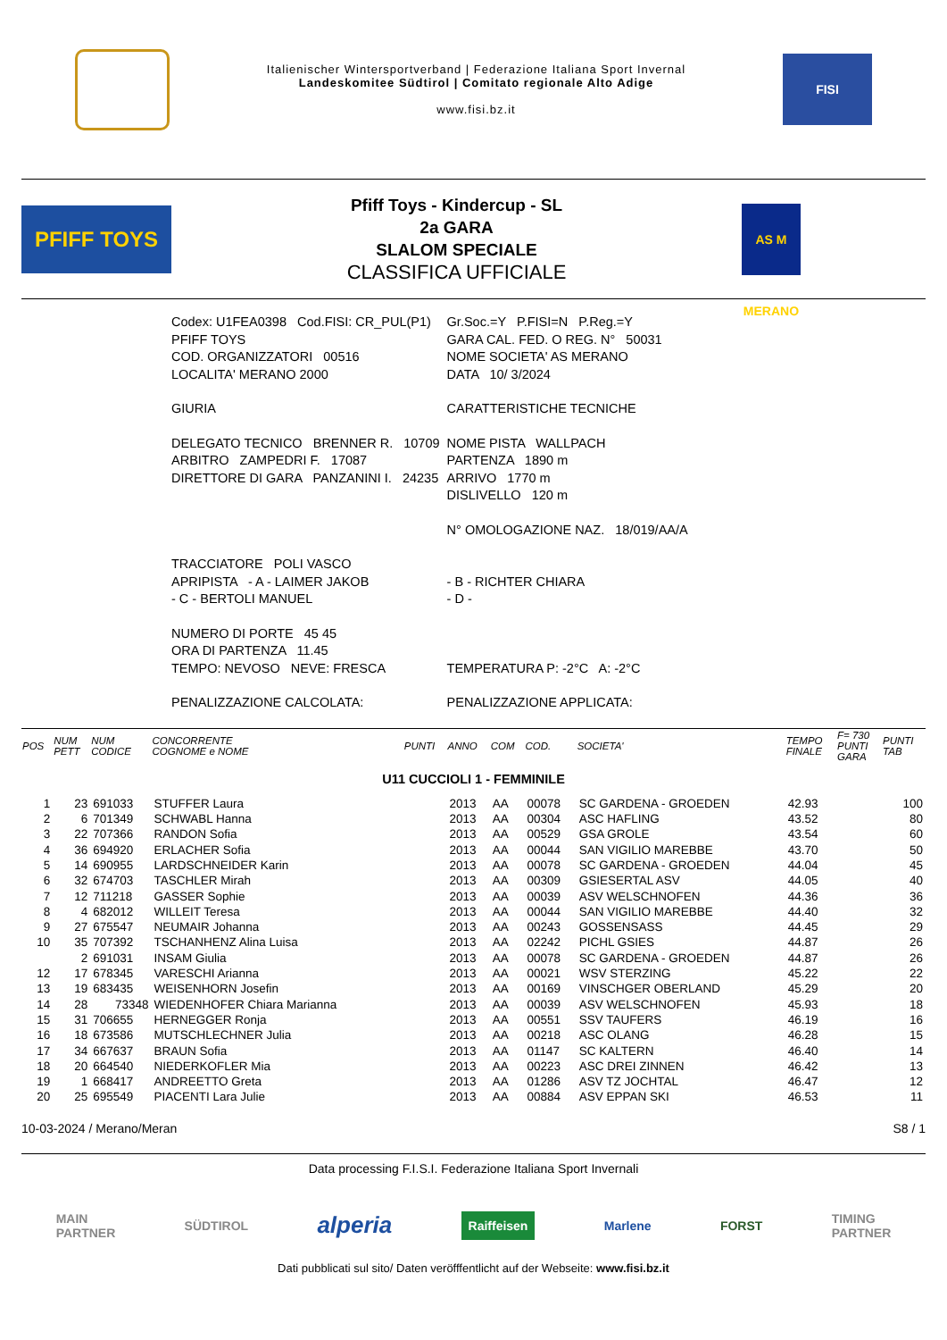Italienischer Wintersportverband | Federazione Italiana Sport Invernal
Landeskomitee Südtirol | Comitato regionale Alto Adige
www.fisi.bz.it
FISI
PFIFF TOYS
Pfiff Toys - Kindercup - SL
2a GARA
SLALOM SPECIALE
CLASSIFICA UFFICIALE
AS M MERANO
| Codex: U1FEA0398 Cod.FISI: CR_PUL(P1) | Gr.Soc.=Y P.FISI=N P.Reg.=Y |
| PFIFF TOYS | GARA CAL. FED. O REG. N° 50031 |
| COD. ORGANIZZATORI 00516 | NOME SOCIETA' AS MERANO |
| LOCALITA' MERANO 2000 | DATA 10/ 3/2024 |
| GIURIA | CARATTERISTICHE TECNICHE |
| DELEGATO TECNICO BRENNER R. 10709 | NOME PISTA WALLPACH |
| ARBITRO ZAMPEDRI F. 17087 | PARTENZA 1890 m |
| DIRETTORE DI GARA PANZANINI I. 24235 | ARRIVO 1770 m |
| | DISLIVELLO 120 m |
| | N° OMOLOGAZIONE NAZ. 18/019/AA/A |
| TRACCIATORE POLI VASCO | |
| APRIPISTA - A - LAIMER JAKOB | - B - RICHTER CHIARA |
| - C - BERTOLI MANUEL | - D - |
| NUMERO DI PORTE 45 45 | |
| ORA DI PARTENZA 11.45 | |
| TEMPO: NEVOSO NEVE: FRESCA | TEMPERATURA P: -2°C A: -2°C |
| PENALIZZAZIONE CALCOLATA: | PENALIZZAZIONE APPLICATA: |
| POS | NUM PETT | NUM CODICE | CONCORRENTE COGNOME e NOME | PUNTI | ANNO | COM | COD. | SOCIETA' | TEMPO FINALE | F= 730 PUNTI GARA | PUNTI TAB |
| --- | --- | --- | --- | --- | --- | --- | --- | --- | --- | --- | --- |
| U11 CUCCIOLI 1 - FEMMINILE | | | | | | | | | | | |
| 1 | 23 | 691033 | STUFFER Laura | | 2013 | AA | 00078 | SC GARDENA - GROEDEN | 42.93 | | 100 |
| 2 | 6 | 701349 | SCHWABL Hanna | | 2013 | AA | 00304 | ASC HAFLING | 43.52 | | 80 |
| 3 | 22 | 707366 | RANDON Sofia | | 2013 | AA | 00529 | GSA GROLE | 43.54 | | 60 |
| 4 | 36 | 694920 | ERLACHER Sofia | | 2013 | AA | 00044 | SAN VIGILIO MAREBBE | 43.70 | | 50 |
| 5 | 14 | 690955 | LARDSCHNEIDER Karin | | 2013 | AA | 00078 | SC GARDENA - GROEDEN | 44.04 | | 45 |
| 6 | 32 | 674703 | TASCHLER Mirah | | 2013 | AA | 00309 | GSIESERTAL ASV | 44.05 | | 40 |
| 7 | 12 | 711218 | GASSER Sophie | | 2013 | AA | 00039 | ASV WELSCHNOFEN | 44.36 | | 36 |
| 8 | 4 | 682012 | WILLEIT Teresa | | 2013 | AA | 00044 | SAN VIGILIO MAREBBE | 44.40 | | 32 |
| 9 | 27 | 675547 | NEUMAIR Johanna | | 2013 | AA | 00243 | GOSSENSASS | 44.45 | | 29 |
| 10 | 35 | 707392 | TSCHANHENZ Alina Luisa | | 2013 | AA | 02242 | PICHL GSIES | 44.87 | | 26 |
| | 2 | 691031 | INSAM Giulia | | 2013 | AA | 00078 | SC GARDENA - GROEDEN | 44.87 | | 26 |
| 12 | 17 | 678345 | VARESCHI Arianna | | 2013 | AA | 00021 | WSV STERZING | 45.22 | | 22 |
| 13 | 19 | 683435 | WEISENHORN Josefin | | 2013 | AA | 00169 | VINSCHGER OBERLAND | 45.29 | | 20 |
| 14 | 28 | 73348 | WIEDENHOFER Chiara Marianna | | 2013 | AA | 00039 | ASV WELSCHNOFEN | 45.93 | | 18 |
| 15 | 31 | 706655 | HERNEGGER Ronja | | 2013 | AA | 00551 | SSV TAUFERS | 46.19 | | 16 |
| 16 | 18 | 673586 | MUTSCHLECHNER Julia | | 2013 | AA | 00218 | ASC OLANG | 46.28 | | 15 |
| 17 | 34 | 667637 | BRAUN Sofia | | 2013 | AA | 01147 | SC KALTERN | 46.40 | | 14 |
| 18 | 20 | 664540 | NIEDERKOFLER Mia | | 2013 | AA | 00223 | ASC DREI ZINNEN | 46.42 | | 13 |
| 19 | 1 | 668417 | ANDREETTO Greta | | 2013 | AA | 01286 | ASV TZ JOCHTAL | 46.47 | | 12 |
| 20 | 25 | 695549 | PIACENTI Lara Julie | | 2013 | AA | 00884 | ASV EPPAN SKI | 46.53 | | 11 |
10-03-2024 / Merano/Meran S8 / 1
Data processing F.I.S.I. Federazione Italiana Sport Invernali
MAIN
PARTNER SÜDTIROL alperia Raiffeisen Marlene FORST TIMING
PARTNER
Dati pubblicati sul sito/ Daten veröfffentlicht auf der Webseite: www.fisi.bz.it